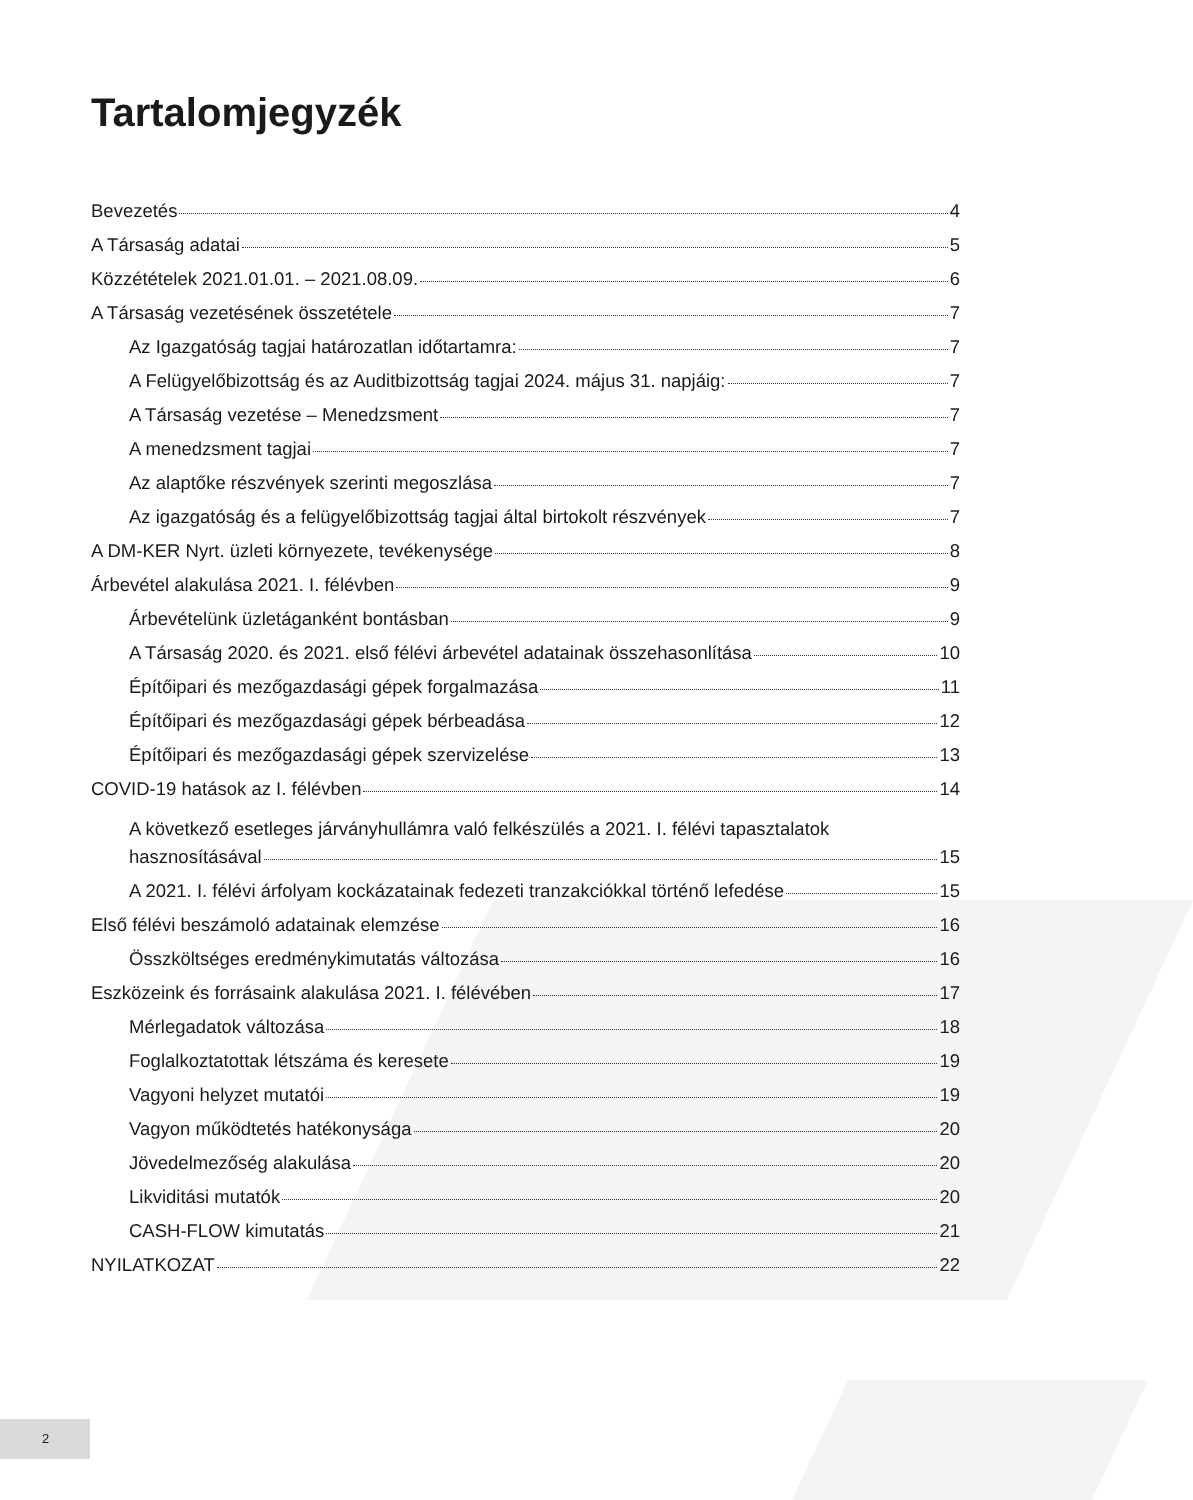Tartalomjegyzék
Bevezetés 4
A Társaság adatai 5
Közzétételek 2021.01.01. – 2021.08.09. 6
A Társaság vezetésének összetétele 7
Az Igazgatóság tagjai határozatlan időtartamra: 7
A Felügyelőbizottság és az Auditbizottság tagjai 2024. május 31. napjáig: 7
A Társaság vezetése – Menedzsment 7
A menedzsment tagjai 7
Az alaptőke részvények szerinti megoszlása 7
Az igazgatóság és a felügyelőbizottság tagjai által birtokolt részvények 7
A DM-KER Nyrt. üzleti környezete, tevékenysége 8
Árbevétel alakulása 2021. I. félévben 9
Árbevételünk üzletáganként bontásban 9
A Társaság 2020. és 2021. első félévi árbevétel adatainak összehasonlítása 10
Építőipari és mezőgazdasági gépek forgalmazása 11
Építőipari és mezőgazdasági gépek bérbeadása 12
Építőipari és mezőgazdasági gépek szervizelése 13
COVID-19 hatások az I. félévben 14
A következő esetleges járványhullámra való felkészülés a 2021. I. félévi tapasztalatok
hasznosításával 15
A 2021. I. félévi árfolyam kockázatainak fedezeti tranzakciókkal történő lefedése 15
Első félévi beszámoló adatainak elemzése 16
Összköltséges eredménykimutatás változása 16
Eszközeink és forrásaink alakulása 2021. I. félévében 17
Mérlegadatok változása 18
Foglalkoztatottak létszáma és keresete 19
Vagyoni helyzet mutatói 19
Vagyon működtetés hatékonysága 20
Jövedelmezőség alakulása 20
Likviditási mutatók 20
CASH-FLOW kimutatás 21
NYILATKOZAT 22
2